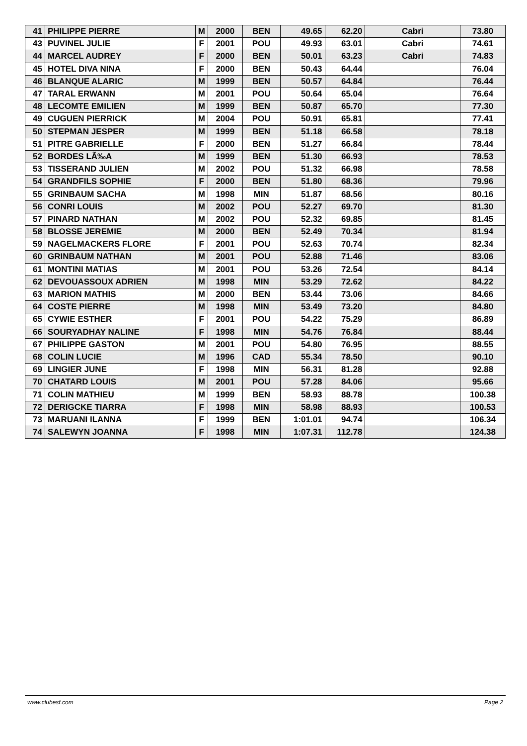| 41 | PHILIPPE PIERRE | M | 2000 | BEN | 49.65 | 62.20 | Cabri | 73.80 |
| 43 | PUVINEL JULIE | F | 2001 | POU | 49.93 | 63.01 | Cabri | 74.61 |
| 44 | MARCEL AUDREY | F | 2000 | BEN | 50.01 | 63.23 | Cabri | 74.83 |
| 45 | HOTEL DIVA NINA | F | 2000 | BEN | 50.43 | 64.44 | | 76.04 |
| 46 | BLANQUE ALARIC | M | 1999 | BEN | 50.57 | 64.84 | | 76.44 |
| 47 | TARAL ERWANN | M | 2001 | POU | 50.64 | 65.04 | | 76.64 |
| 48 | LECOMTE EMILIEN | M | 1999 | BEN | 50.87 | 65.70 | | 77.30 |
| 49 | CUGUEN PIERRICK | M | 2004 | POU | 50.91 | 65.81 | | 77.41 |
| 50 | STEPMAN JESPER | M | 1999 | BEN | 51.18 | 66.58 | | 78.18 |
| 51 | PITRE GABRIELLE | F | 2000 | BEN | 51.27 | 66.84 | | 78.44 |
| 52 | BORDES LÃ‰A | M | 1999 | BEN | 51.30 | 66.93 | | 78.53 |
| 53 | TISSERAND JULIEN | M | 2002 | POU | 51.32 | 66.98 | | 78.58 |
| 54 | GRANDFILS SOPHIE | F | 2000 | BEN | 51.80 | 68.36 | | 79.96 |
| 55 | GRINBAUM SACHA | M | 1998 | MIN | 51.87 | 68.56 | | 80.16 |
| 56 | CONRI LOUIS | M | 2002 | POU | 52.27 | 69.70 | | 81.30 |
| 57 | PINARD NATHAN | M | 2002 | POU | 52.32 | 69.85 | | 81.45 |
| 58 | BLOSSE JEREMIE | M | 2000 | BEN | 52.49 | 70.34 | | 81.94 |
| 59 | NAGELMACKERS FLORE | F | 2001 | POU | 52.63 | 70.74 | | 82.34 |
| 60 | GRINBAUM NATHAN | M | 2001 | POU | 52.88 | 71.46 | | 83.06 |
| 61 | MONTINI MATIAS | M | 2001 | POU | 53.26 | 72.54 | | 84.14 |
| 62 | DEVOUASSOUX ADRIEN | M | 1998 | MIN | 53.29 | 72.62 | | 84.22 |
| 63 | MARION MATHIS | M | 2000 | BEN | 53.44 | 73.06 | | 84.66 |
| 64 | COSTE PIERRE | M | 1998 | MIN | 53.49 | 73.20 | | 84.80 |
| 65 | CYWIE ESTHER | F | 2001 | POU | 54.22 | 75.29 | | 86.89 |
| 66 | SOURYADHAY NALINE | F | 1998 | MIN | 54.76 | 76.84 | | 88.44 |
| 67 | PHILIPPE GASTON | M | 2001 | POU | 54.80 | 76.95 | | 88.55 |
| 68 | COLIN LUCIE | M | 1996 | CAD | 55.34 | 78.50 | | 90.10 |
| 69 | LINGIER JUNE | F | 1998 | MIN | 56.31 | 81.28 | | 92.88 |
| 70 | CHATARD LOUIS | M | 2001 | POU | 57.28 | 84.06 | | 95.66 |
| 71 | COLIN MATHIEU | M | 1999 | BEN | 58.93 | 88.78 | | 100.38 |
| 72 | DERIGCKE TIARRA | F | 1998 | MIN | 58.98 | 88.93 | | 100.53 |
| 73 | MARUANI ILANNA | F | 1999 | BEN | 1:01.01 | 94.74 | | 106.34 |
| 74 | SALEWYN JOANNA | F | 1998 | MIN | 1:07.31 | 112.78 | | 124.38 |
www.clubesf.com Page 2